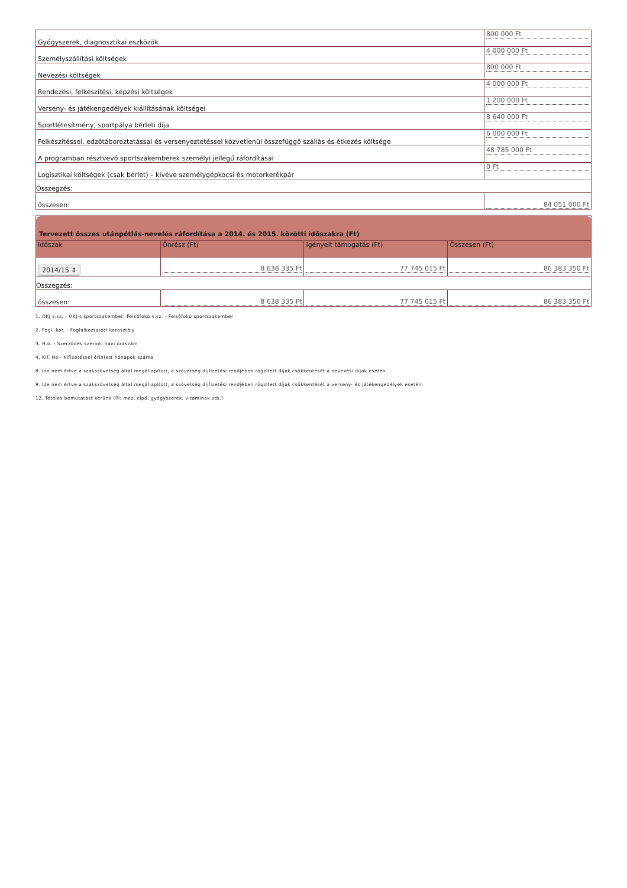| Gyógyszerek, diagnosztikai eszközök | 800 000 Ft |
| Személyszállítási költségek | 4 000 000 Ft |
| Nevezési költségek | 800 000 Ft |
| Rendezési, felkészítési, képzési költségek | 4 000 000 Ft |
| Verseny- és játékengedélyek kiállításának költségei | 1 200 000 Ft |
| Sportlétesítmény, sportpálya bérleti díja | 8 640 000 Ft |
| Felkészítéssel, edzőtáboroztatással és versenyeztetéssel közvetlenül összefüggő szállás és étkezés költsége | 6 000 000 Ft |
| A programban résztvevő sportszakemberek személyi jellegű ráfordításai | 48 785 000 Ft |
| Logisztikai költségek (csak bérlet) – kivéve személygépkocsi és motorkerékpár | 0 Ft |
| Összegzés: | |
| összesen: | 84 051 000 Ft |
| Tervezett összes utánpótlás-nevelés ráfordítása a 2014. és 2015. közötti időszakra (Ft) | | | |
| --- | --- | --- | --- |
| Időszak | Önrész (Ft) | Igényelt támogatás (Ft) | Összesen (Ft) |
| 2014/15 ⇕ | 8 638 335 Ft | 77 745 015 Ft | 86 383 350 Ft |
| Összegzés: | | | |
| összesen: | 8 638 335 Ft | 77 745 015 Ft | 86 383 350 Ft |
1. OKJ s.sz. - OKJ-s sportszakember, Felsőfokú s.sz. - Felsőfokú sportszakember
2. Fogl. kor. - Foglalkoztatott korosztály
3. H.ó. - Szerződés szerinti havi óraszám
4. Kif. Hó - Kifizetéssel érintett hónapok száma
8. Ide nem értve a szakszövetség által megállapított, a szövetség díjfizetési rendjében rögzített díjak csökkentését a nevezési díjak esetén.
9. Ide nem értve a szakszövetség által megállapított, a szövetség díjfizetési rendjében rögzített díjak csökkentését a verseny- és játékengedélyek esetén.
12. Tételes bemutatást kérünk (Pl: mez, cipő, gyógyszerek, vitaminok stb.)